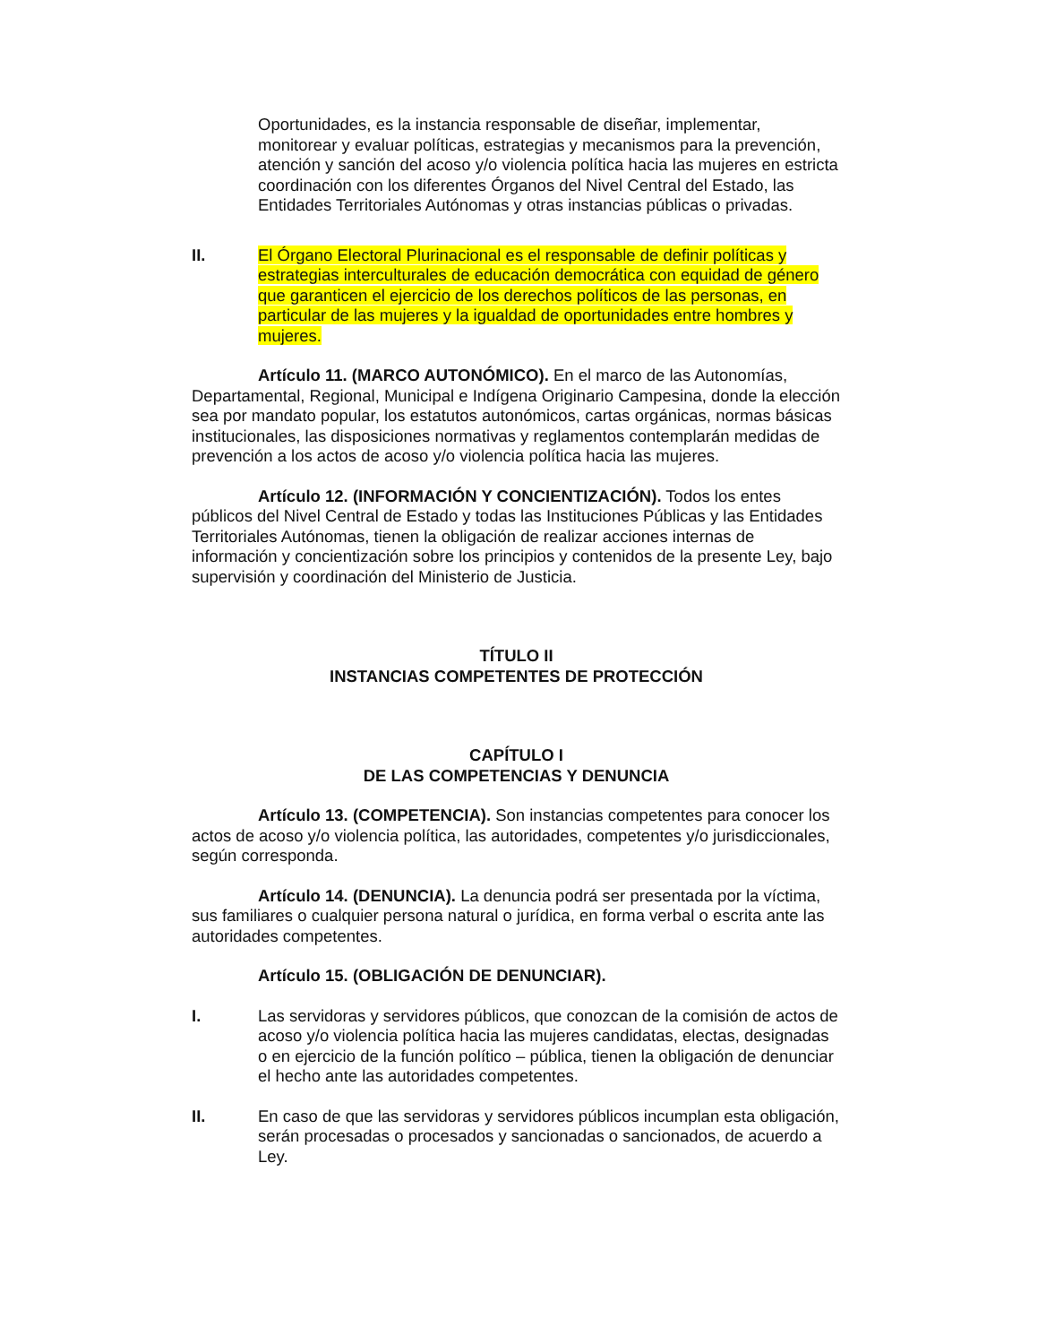Oportunidades, es la instancia responsable de diseñar, implementar, monitorear y evaluar políticas, estrategias y mecanismos para la prevención, atención y sanción del acoso y/o violencia política hacia las mujeres en estricta coordinación con los diferentes Órganos del Nivel Central del Estado, las Entidades Territoriales Autónomas y otras instancias públicas o privadas.
II. El Órgano Electoral Plurinacional es el responsable de definir políticas y estrategias interculturales de educación democrática con equidad de género que garanticen el ejercicio de los derechos políticos de las personas, en particular de las mujeres y la igualdad de oportunidades entre hombres y mujeres.
Artículo 11. (MARCO AUTONÓMICO). En el marco de las Autonomías, Departamental, Regional, Municipal e Indígena Originario Campesina, donde la elección sea por mandato popular, los estatutos autonómicos, cartas orgánicas, normas básicas institucionales, las disposiciones normativas y reglamentos contemplarán medidas de prevención a los actos de acoso y/o violencia política hacia las mujeres.
Artículo 12. (INFORMACIÓN Y CONCIENTIZACIÓN). Todos los entes públicos del Nivel Central de Estado y todas las Instituciones Públicas y las Entidades Territoriales Autónomas, tienen la obligación de realizar acciones internas de información y concientización sobre los principios y contenidos de la presente Ley, bajo supervisión y coordinación del Ministerio de Justicia.
TÍTULO II
INSTANCIAS COMPETENTES DE PROTECCIÓN
CAPÍTULO I
DE LAS COMPETENCIAS Y DENUNCIA
Artículo 13. (COMPETENCIA). Son instancias competentes para conocer los actos de acoso y/o violencia política, las autoridades, competentes y/o jurisdiccionales, según corresponda.
Artículo 14. (DENUNCIA). La denuncia podrá ser presentada por la víctima, sus familiares o cualquier persona natural o jurídica, en forma verbal o escrita ante las autoridades competentes.
Artículo 15. (OBLIGACIÓN DE DENUNCIAR).
I. Las servidoras y servidores públicos, que conozcan de la comisión de actos de acoso y/o violencia política hacia las mujeres candidatas, electas, designadas o en ejercicio de la función político – pública, tienen la obligación de denunciar el hecho ante las autoridades competentes.
II. En caso de que las servidoras y servidores públicos incumplan esta obligación, serán procesadas o procesados y sancionadas o sancionados, de acuerdo a Ley.